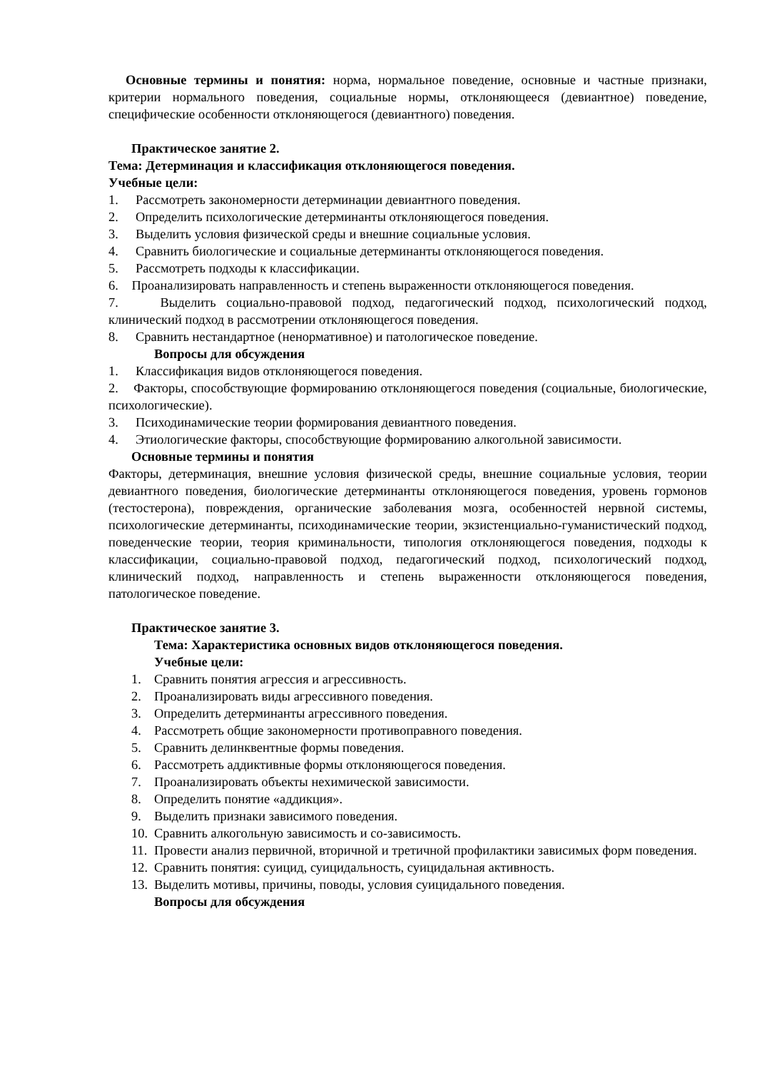Основные термины и понятия: норма, нормальное поведение, основные и частные признаки, критерии нормального поведения, социальные нормы, отклоняющееся (девиантное) поведение, специфические особенности отклоняющегося (девиантного) поведения.
Практическое занятие 2.
Тема: Детерминация и классификация отклоняющегося поведения.
Учебные цели:
1. Рассмотреть закономерности детерминации девиантного поведения.
2. Определить психологические детерминанты отклоняющегося поведения.
3. Выделить условия физической среды и внешние социальные условия.
4. Сравнить биологические и социальные детерминанты отклоняющегося поведения.
5. Рассмотреть подходы к классификации.
6. Проанализировать направленность и степень выраженности отклоняющегося поведения.
7. Выделить социально-правовой подход, педагогический подход, психологический подход, клинический подход в рассмотрении отклоняющегося поведения.
8. Сравнить нестандартное (ненормативное) и патологическое поведение.
Вопросы для обсуждения
1. Классификация видов отклоняющегося поведения.
2. Факторы, способствующие формированию отклоняющегося поведения (социальные, биологические, психологические).
3. Психодинамические теории формирования девиантного поведения.
4. Этиологические факторы, способствующие формированию алкогольной зависимости.
Основные термины и понятия
Факторы, детерминация, внешние условия физической среды, внешние социальные условия, теории девиантного поведения, биологические детерминанты отклоняющегося поведения, уровень гормонов (тестостерона), повреждения, органические заболевания мозга, особенностей нервной системы, психологические детерминанты, психодинамические теории, экзистенциально-гуманистический подход, поведенческие теории, теория криминальности, типология отклоняющегося поведения, подходы к классификации, социально-правовой подход, педагогический подход, психологический подход, клинический подход, направленность и степень выраженности отклоняющегося поведения, патологическое поведение.
Практическое занятие 3.
Тема: Характеристика основных видов отклоняющегося поведения.
Учебные цели:
1. Сравнить понятия агрессия и агрессивность.
2. Проанализировать виды агрессивного поведения.
3. Определить детерминанты агрессивного поведения.
4. Рассмотреть общие закономерности противоправного поведения.
5. Сравнить делинквентные формы поведения.
6. Рассмотреть аддиктивные формы отклоняющегося поведения.
7. Проанализировать объекты нехимической зависимости.
8. Определить понятие «аддикция».
9. Выделить признаки зависимого поведения.
10. Сравнить алкогольную зависимость и со-зависимость.
11. Провести анализ первичной, вторичной и третичной профилактики зависимых форм поведения.
12. Сравнить понятия: суицид, суицидальность, суицидальная активность.
13. Выделить мотивы, причины, поводы, условия суицидального поведения.
Вопросы для обсуждения